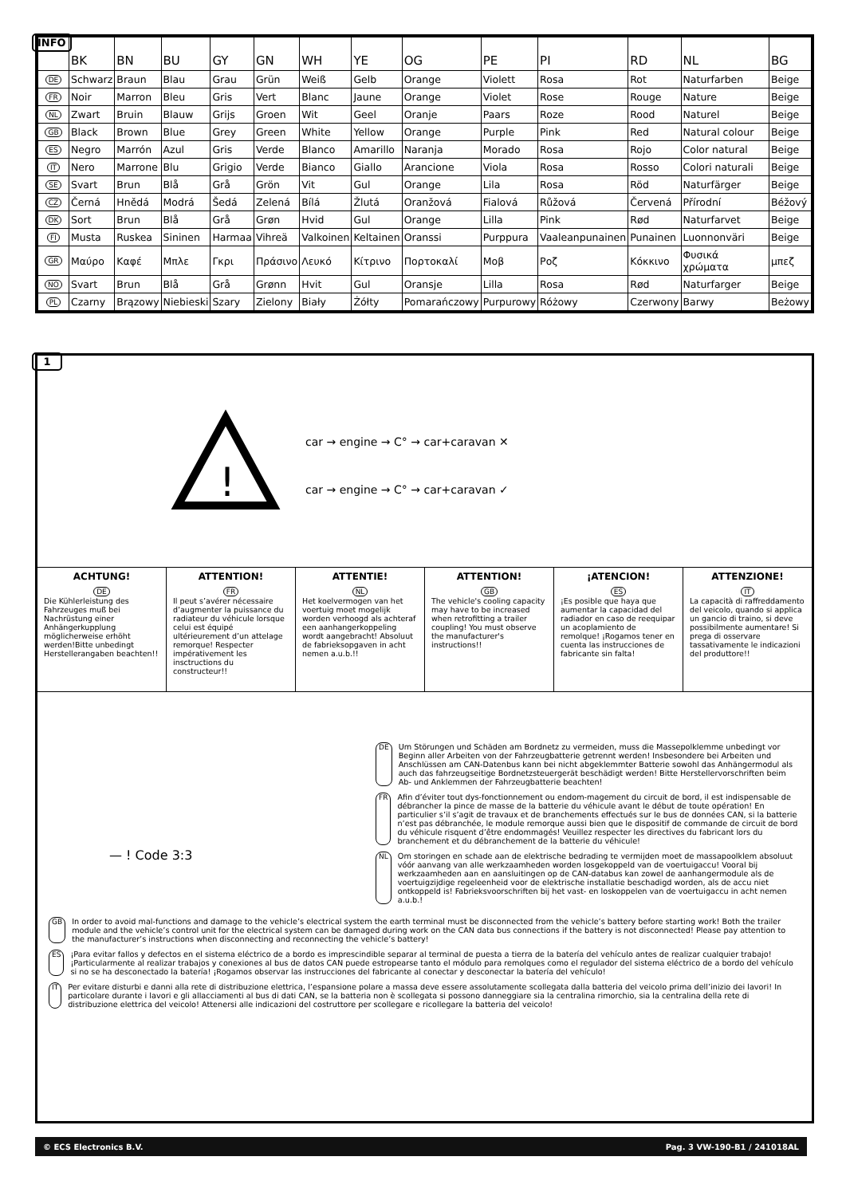INFO
| | BK | BN | BU | GY | GN | WH | YE | OG | PE | PI | RD | NL | BG |
| --- | --- | --- | --- | --- | --- | --- | --- | --- | --- | --- | --- | --- | --- |
| DE | Schwarz | Braun | Blau | Grau | Grün | Weiß | Gelb | Orange | Violett | Rosa | Rot | Naturfarben | Beige |
| FR | Noir | Marron | Bleu | Gris | Vert | Blanc | Jaune | Orange | Violet | Rose | Rouge | Nature | Beige |
| NL | Zwart | Bruin | Blauw | Grijs | Groen | Wit | Geel | Oranje | Paars | Roze | Rood | Naturel | Beige |
| GB | Black | Brown | Blue | Grey | Green | White | Yellow | Orange | Purple | Pink | Red | Natural colour | Beige |
| ES | Negro | Marrón | Azul | Gris | Verde | Blanco | Amarillo | Naranja | Morado | Rosa | Rojo | Color natural | Beige |
| IT | Nero | Marrone | Blu | Grigio | Verde | Bianco | Giallo | Arancione | Viola | Rosa | Rosso | Colori naturali | Beige |
| SE | Svart | Brun | Blå | Grå | Grön | Vit | Gul | Orange | Lila | Rosa | Röd | Naturfärger | Beige |
| CZ | Černá | Hnědá | Modrá | Šedá | Zelená | Bílá | Žlutá | Oranžová | Fialová | Růžová | Červená | Přírodní | Béžový |
| DK | Sort | Brun | Blå | Grå | Grøn | Hvid | Gul | Orange | Lilla | Pink | Rød | Naturfarvet | Beige |
| FI | Musta | Ruskea | Sininen | Harmaa | Vihreä | Valkoinen | Keltainen | Oranssi | Purppura | Vaaleanpunainen | Punainen | Luonnonväri | Beige |
| GR | Μαύρο | Καφέ | Μπλε | Γκρι | Πράσινο | Λευκό | Κίτρινο | Πορτοκαλί | Μοβ | Ροζ | Κόκκινο | Φυσικά χρώματα | μπεζ |
| NO | Svart | Brun | Blå | Grå | Grønn | Hvit | Gul | Oransje | Lilla | Rosa | Rød | Naturfarger | Beige |
| PL | Czarny | Brązowy | Niebieski | Szary | Zielony | Biały | Żółty | Pomarańczowy | Purpurowy | Różowy | Czerwony | Barwy | Beżowy |
1
!
car → engine → C° → car+caravan ✕
car → engine → C° → car+caravan ✓
ACHTUNG!
DE Die Kühlerleistung des Fahrzeuges muß bei Nachrüstung einer Anhängerkupplung möglicherweise erhöht werden!Bitte unbedingt Herstellerangaben beachten!!
ATTENTION!
FR Il peut s’avérer nécessaire d’augmenter la puissance du radiateur du véhicule lorsque celui est équipé ultérieurement d’un attelage remorque! Respecter impérativement les insctructions du constructeur!!
ATTENTIE!
NL Het koelvermogen van het voertuig moet mogelijk worden verhoogd als achteraf een aanhangerkoppeling wordt aangebracht! Absoluut de fabrieksopgaven in acht nemen a.u.b.!!
ATTENTION!
GB The vehicle's cooling capacity may have to be increased when retrofitting a trailer coupling! You must observe the manufacturer's instructions!!
¡ATENCION!
ES ¡Es posible que haya que aumentar la capacidad del radiador en caso de reequipar un acoplamiento de remolque! ¡Rogamos tener en cuenta las instrucciones de fabricante sin falta!
ATTENZIONE!
IT La capacità di raffreddamento del veicolo, quando si applica un gancio di traino, si deve possibilmente aumentare! Si prega di osservare tassativamente le indicazioni del produttore!!
— ! Code 3:3
DE Um Störungen und Schäden am Bordnetz zu vermeiden, muss die Massepolklemme unbedingt vor Beginn aller Arbeiten von der Fahrzeugbatterie getrennt werden! Insbesondere bei Arbeiten und Anschlüssen am CAN-Datenbus kann bei nicht abgeklemmter Batterie sowohl das Anhängermodul als auch das fahrzeugseitige Bordnetzsteuergerät beschädigt werden! Bitte Herstellervorschriften beim Ab- und Anklemmen der Fahrzeugbatterie beachten!
FR Afin d’éviter tout dys-fonctionnement ou endom-magement du circuit de bord, il est indispensable de débrancher la pince de masse de la batterie du véhicule avant le début de toute opération! En particulier s’il s’agit de travaux et de branchements effectués sur le bus de données CAN, si la batterie n’est pas débranchée, le module remorque aussi bien que le dispositif de commande de circuit de bord du véhicule risquent d’être endommagés! Veuillez respecter les directives du fabricant lors du branchement et du débranchement de la batterie du véhicule!
NL Om storingen en schade aan de elektrische bedrading te vermijden moet de massapoolklem absoluut vóór aanvang van alle werkzaamheden worden losgekoppeld van de voertuigaccu! Vooral bij werkzaamheden aan en aansluitingen op de CAN-databus kan zowel de aanhangermodule als de voertuigzijdige regeleenheid voor de elektrische installatie beschadigd worden, als de accu niet ontkoppeld is! Fabrieksvoorschriften bij het vast- en loskoppelen van de voertuigaccu in acht nemen a.u.b.!
GB In order to avoid mal-functions and damage to the vehicle’s electrical system the earth terminal must be disconnected from the vehicle’s battery before starting work! Both the trailer module and the vehicle’s control unit for the electrical system can be damaged during work on the CAN data bus connections if the battery is not disconnected! Please pay attention to the manufacturer’s instructions when disconnecting and reconnecting the vehicle’s battery!
ES ¡Para evitar fallos y defectos en el sistema eléctrico de a bordo es imprescindible separar al terminal de puesta a tierra de la batería del vehículo antes de realizar cualquier trabajo! ¡Particularmente al realizar trabajos y conexiones al bus de datos CAN puede estropearse tanto el módulo para remolques como el regulador del sistema eléctrico de a bordo del vehículo si no se ha desconectado la batería! ¡Rogamos observar las instrucciones del fabricante al conectar y desconectar la batería del vehículo!
IT Per evitare disturbi e danni alla rete di distribuzione elettrica, l’espansione polare a massa deve essere assolutamente scollegata dalla batteria del veicolo prima dell’inizio dei lavori! In particolare durante i lavori e gli allacciamenti al bus di dati CAN, se la batteria non è scollegata si possono danneggiare sia la centralina rimorchio, sia la centralina della rete di distribuzione elettrica del veicolo! Attenersi alle indicazioni del costruttore per scollegare e ricollegare la batteria del veicolo!
© ECS Electronics B.V. Pag. 3 VW-190-B1 / 241018AL